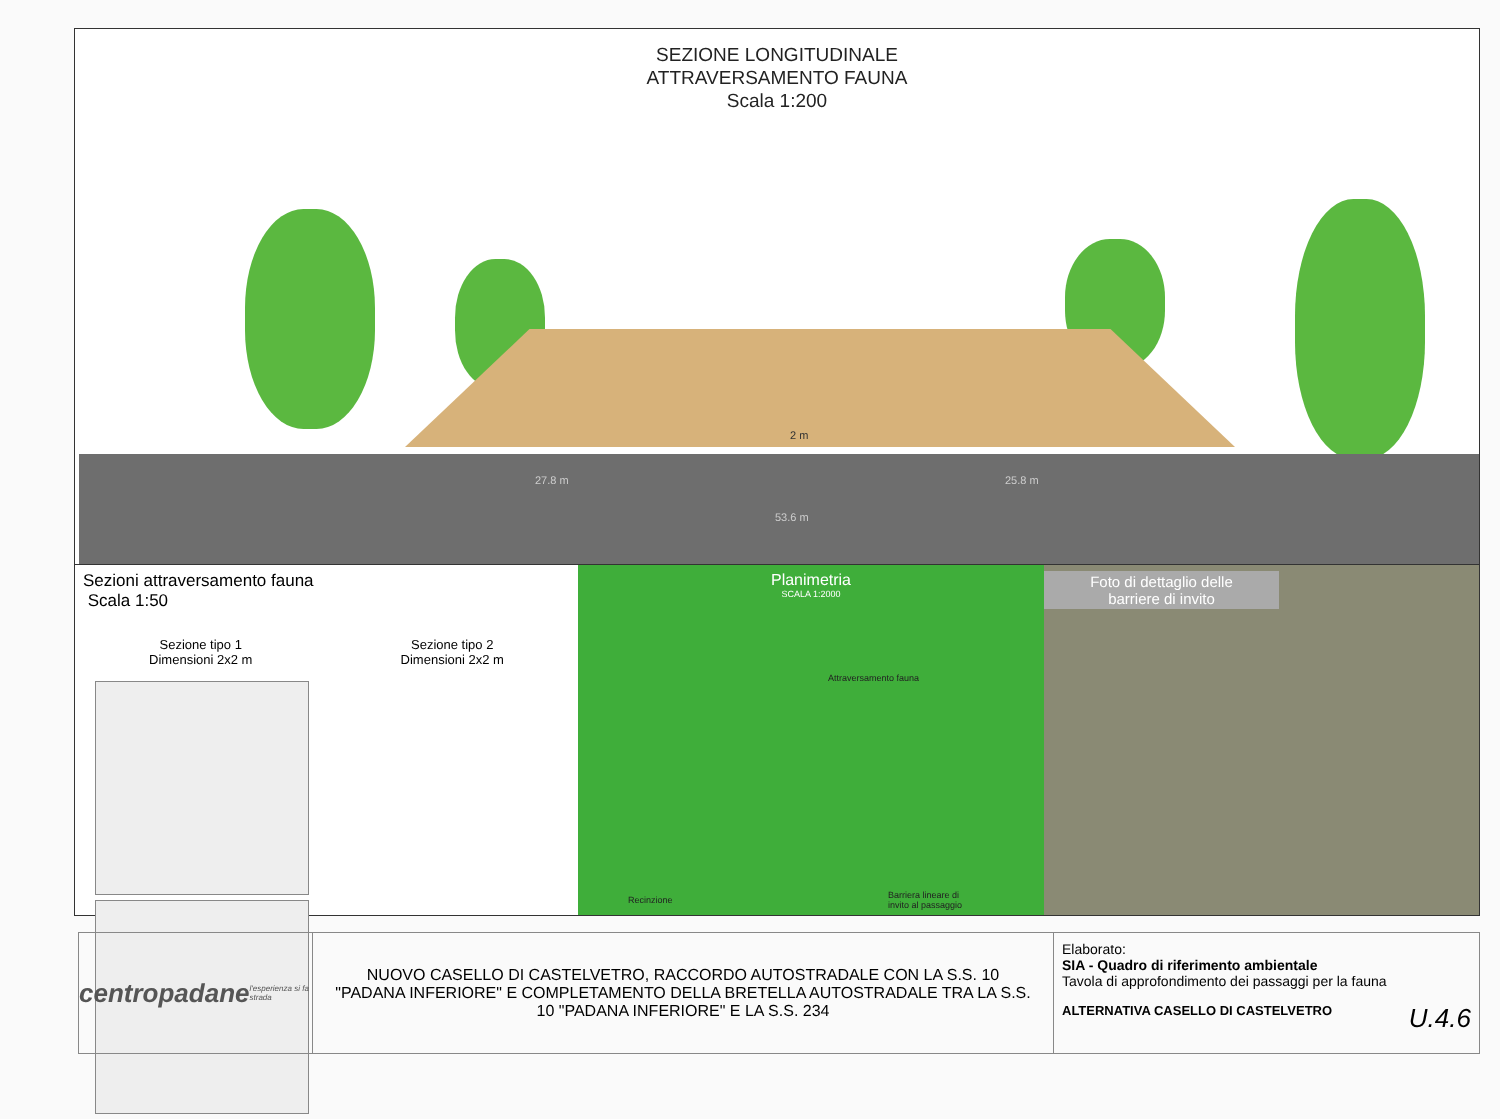SEZIONE LONGITUDINALE
ATTRAVERSAMENTO FAUNA
Scala 1:200
27.8 m 25.8 m
53.6 m
2 m
Sezioni attraversamento fauna
Scala 1:50
Sezione tipo 1
Dimensioni 2x2 m
Sezione tipo 2
Dimensioni 2x2 m
Planimetria
SCALA 1:2000
Attraversamento fauna
Recinzione
Barriera lineare di
invito al passaggio
Foto di dettaglio delle
barriere di invito
centropadane
l'esperienza si fa strada
NUOVO CASELLO DI CASTELVETRO, RACCORDO AUTOSTRADALE CON LA S.S. 10
"PADANA INFERIORE" E COMPLETAMENTO DELLA BRETELLA AUTOSTRADALE TRA LA S.S.
10 "PADANA INFERIORE" E LA S.S. 234
Elaborato:
SIA - Quadro di riferimento ambientale
Tavola di approfondimento dei passaggi per la fauna
ALTERNATIVA CASELLO DI CASTELVETRO U.4.6